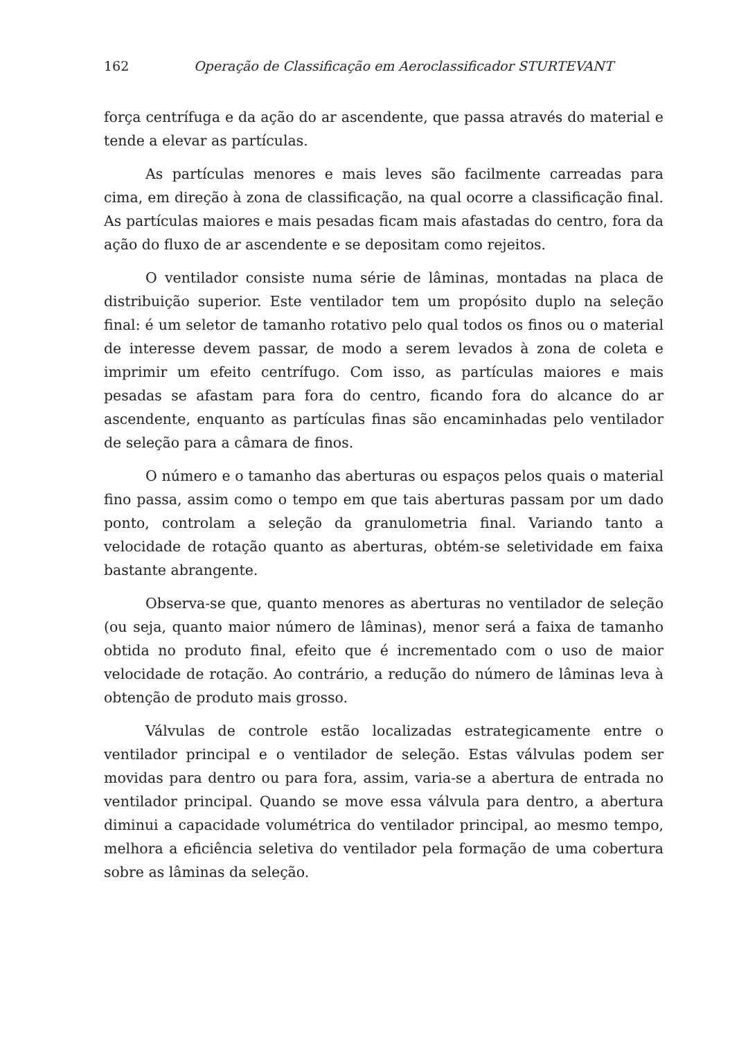162 Operação de Classificação em Aeroclassificador STURTEVANT
força centrífuga e da ação do ar ascendente, que passa através do material e tende a elevar as partículas.
As partículas menores e mais leves são facilmente carreadas para cima, em direção à zona de classificação, na qual ocorre a classificação final. As partículas maiores e mais pesadas ficam mais afastadas do centro, fora da ação do fluxo de ar ascendente e se depositam como rejeitos.
O ventilador consiste numa série de lâminas, montadas na placa de distribuição superior. Este ventilador tem um propósito duplo na seleção final: é um seletor de tamanho rotativo pelo qual todos os finos ou o material de interesse devem passar, de modo a serem levados à zona de coleta e imprimir um efeito centrífugo. Com isso, as partículas maiores e mais pesadas se afastam para fora do centro, ficando fora do alcance do ar ascendente, enquanto as partículas finas são encaminhadas pelo ventilador de seleção para a câmara de finos.
O número e o tamanho das aberturas ou espaços pelos quais o material fino passa, assim como o tempo em que tais aberturas passam por um dado ponto, controlam a seleção da granulometria final. Variando tanto a velocidade de rotação quanto as aberturas, obtém-se seletividade em faixa bastante abrangente.
Observa-se que, quanto menores as aberturas no ventilador de seleção (ou seja, quanto maior número de lâminas), menor será a faixa de tamanho obtida no produto final, efeito que é incrementado com o uso de maior velocidade de rotação. Ao contrário, a redução do número de lâminas leva à obtenção de produto mais grosso.
Válvulas de controle estão localizadas estrategicamente entre o ventilador principal e o ventilador de seleção. Estas válvulas podem ser movidas para dentro ou para fora, assim, varia-se a abertura de entrada no ventilador principal. Quando se move essa válvula para dentro, a abertura diminui a capacidade volumétrica do ventilador principal, ao mesmo tempo, melhora a eficiência seletiva do ventilador pela formação de uma cobertura sobre as lâminas da seleção.